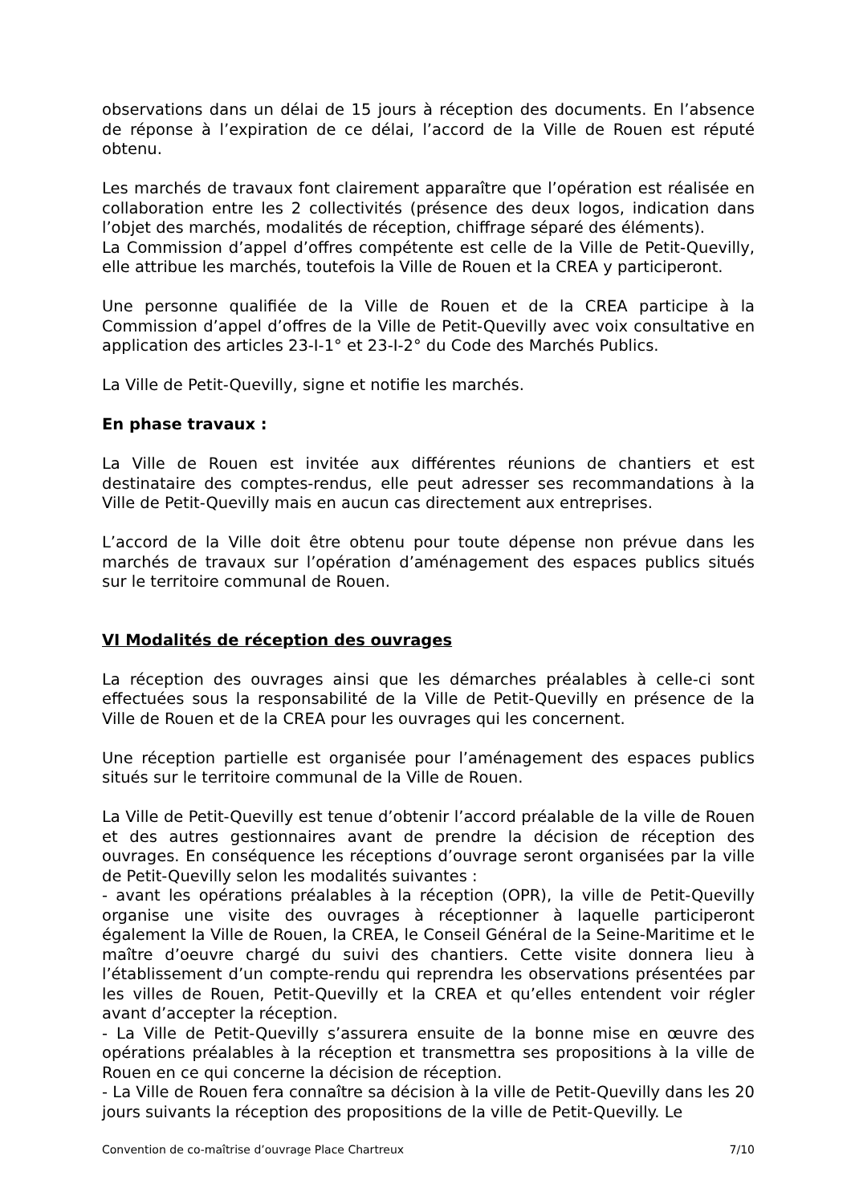observations dans un délai de 15 jours à réception des documents. En l’absence de réponse à l’expiration de ce délai, l’accord de la Ville de Rouen est réputé obtenu.
Les marchés de travaux font clairement apparaître que l’opération est réalisée en collaboration entre les 2 collectivités (présence des deux logos, indication dans l’objet des marchés, modalités de réception, chiffrage séparé des éléments).
La Commission d’appel d’offres compétente est celle de la Ville de Petit-Quevilly, elle attribue les marchés, toutefois la Ville de Rouen et la CREA y participeront.
Une personne qualifiée de la Ville de Rouen et de la CREA participe à la Commission d’appel d’offres de la Ville de Petit-Quevilly avec voix consultative en application des articles 23-I-1° et 23-I-2° du Code des Marchés Publics.
La Ville de Petit-Quevilly, signe et notifie les marchés.
En phase travaux :
La Ville de Rouen est invitée aux différentes réunions de chantiers et est destinataire des comptes-rendus, elle peut adresser ses recommandations à la Ville de Petit-Quevilly mais en aucun cas directement aux entreprises.
L’accord de la Ville doit être obtenu pour toute dépense non prévue dans les marchés de travaux sur l’opération d’aménagement des espaces publics situés sur le territoire communal de Rouen.
VI Modalités de réception des ouvrages
La réception des ouvrages ainsi que les démarches préalables à celle-ci sont effectuées sous la responsabilité de la Ville de Petit-Quevilly en présence de la Ville de Rouen et de la CREA pour les ouvrages qui les concernent.
Une réception partielle est organisée pour l’aménagement des espaces publics situés sur le territoire communal de la Ville de Rouen.
La Ville de Petit-Quevilly est tenue d’obtenir l’accord préalable de la ville de Rouen et des autres gestionnaires avant de prendre la décision de réception des ouvrages. En conséquence les réceptions d’ouvrage seront organisées par la ville de Petit-Quevilly selon les modalités suivantes :
- avant les opérations préalables à la réception (OPR), la ville de Petit-Quevilly organise une visite des ouvrages à réceptionner à laquelle participeront également la Ville de Rouen, la CREA, le Conseil Général de la Seine-Maritime et le maître d’oeuvre chargé du suivi des chantiers. Cette visite donnera lieu à l’établissement d’un compte-rendu qui reprendra les observations présentées par les villes de Rouen, Petit-Quevilly et la CREA et qu’elles entendent voir régler avant d’accepter la réception.
- La Ville de Petit-Quevilly s’assurera ensuite de la bonne mise en œuvre des opérations préalables à la réception et transmettra ses propositions à la ville de Rouen en ce qui concerne la décision de réception.
- La Ville de Rouen fera connaître sa décision à la ville de Petit-Quevilly dans les 20 jours suivants la réception des propositions de la ville de Petit-Quevilly. Le
Convention de co-maîtrise d’ouvrage Place Chartreux 7/10